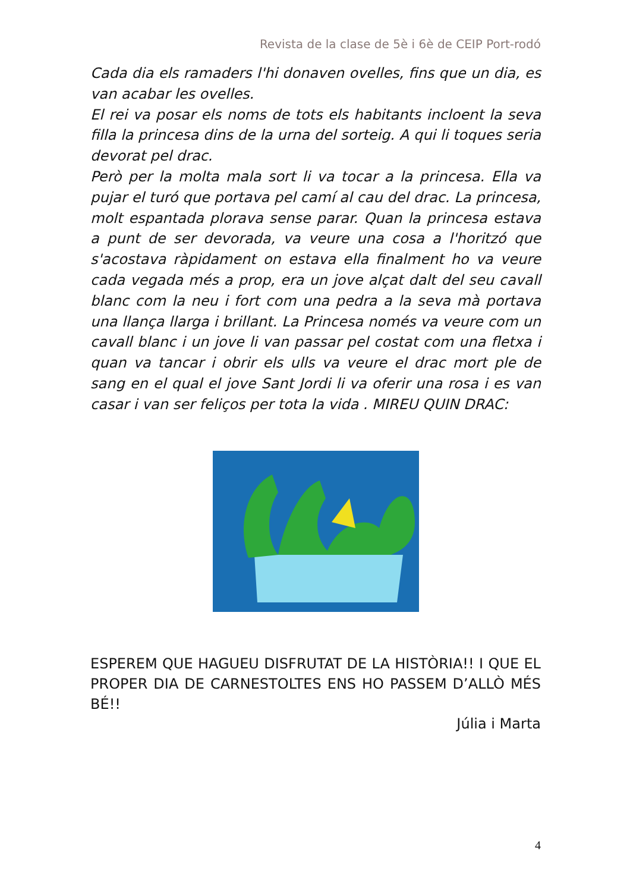Revista de la clase de 5è i 6è de CEIP Port-rodó
Cada dia els ramaders l'hi donaven ovelles, fins que un dia, es van acabar les ovelles.
El rei va posar els noms de tots els habitants incloent la seva filla la princesa dins de la urna del sorteig. A qui li toques seria devorat pel drac.
Però per la molta mala sort li va tocar a la princesa. Ella va pujar el turó que portava pel camí al cau del drac. La princesa, molt espantada plorava sense parar. Quan la princesa estava a punt de ser devorada, va veure una cosa a l'horitzó que s'acostava ràpidament on estava ella finalment ho va veure cada vegada més a prop, era un jove alçat dalt del seu cavall blanc com la neu i fort com una pedra a la seva mà portava una llança llarga i brillant. La Princesa només va veure com un cavall blanc i un jove li van passar pel costat com una fletxa i quan va tancar i obrir els ulls va veure el drac mort ple de sang en el qual el jove Sant Jordi li va oferir una rosa i es van casar i van ser feliços per tota la vida . MIREU QUIN DRAC:
ESPEREM QUE HAGUEU DISFRUTAT DE LA HISTÒRIA!! I QUE EL PROPER DIA DE CARNESTOLTES ENS HO PASSEM D’ALLÒ MÉS BÉ!!
Júlia i Marta
4